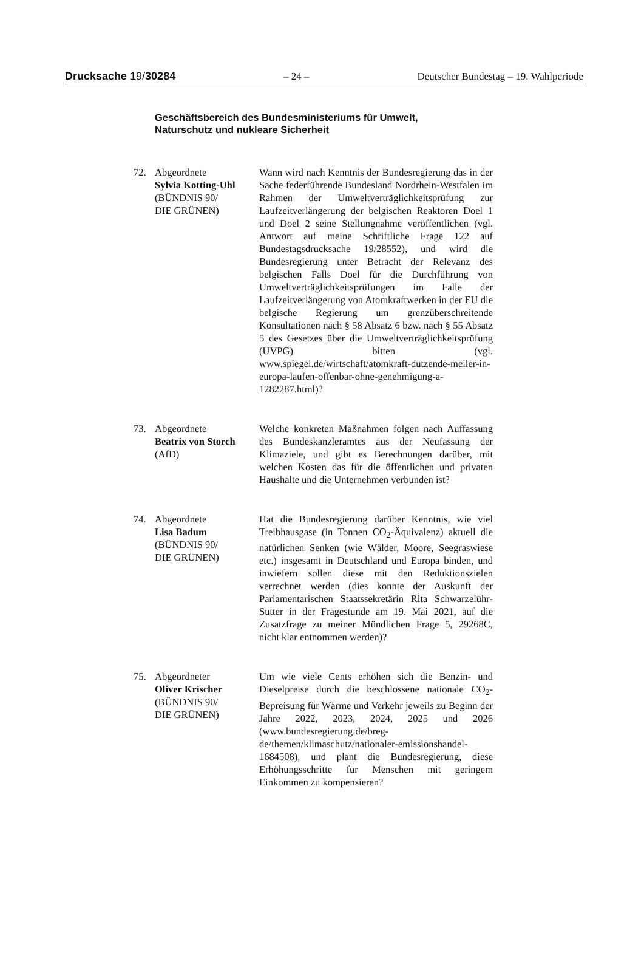Drucksache 19/30284 – 24 – Deutscher Bundestag – 19. Wahlperiode
Geschäftsbereich des Bundesministeriums für Umwelt,
Naturschutz und nukleare Sicherheit
72. Abgeordnete
Sylvia Kotting-Uhl
(BÜNDNIS 90/
DIE GRÜNEN)
Wann wird nach Kenntnis der Bundesregierung das in der Sache federführende Bundesland Nordrhein-Westfalen im Rahmen der Umweltverträglichkeitsprüfung zur Laufzeitverlängerung der belgischen Reaktoren Doel 1 und Doel 2 seine Stellungnahme veröffentlichen (vgl. Antwort auf meine Schriftliche Frage 122 auf Bundestagsdrucksache 19/28552), und wird die Bundesregierung unter Betracht der Relevanz des belgischen Falls Doel für die Durchführung von Umweltverträglichkeitsprüfungen im Falle der Laufzeitverlängerung von Atomkraftwerken in der EU die belgische Regierung um grenzüberschreitende Konsultationen nach § 58 Absatz 6 bzw. nach § 55 Absatz 5 des Gesetzes über die Umweltverträglichkeitsprüfung (UVPG) bitten (vgl. www.spiegel.de/wirtschaft/atomkraft-dutzende-meiler-in-europa-laufen-offenbar-ohne-genehmigung-a-1282287.html)?
73. Abgeordnete
Beatrix von Storch
(AfD)
Welche konkreten Maßnahmen folgen nach Auffassung des Bundeskanzleramtes aus der Neufassung der Klimaziele, und gibt es Berechnungen darüber, mit welchen Kosten das für die öffentlichen und privaten Haushalte und die Unternehmen verbunden ist?
74. Abgeordnete
Lisa Badum
(BÜNDNIS 90/
DIE GRÜNEN)
Hat die Bundesregierung darüber Kenntnis, wie viel Treibhausgase (in Tonnen CO<sub>2</sub>-Äquivalenz) aktuell die natürlichen Senken (wie Wälder, Moore, Seegraswiese etc.) insgesamt in Deutschland und Europa binden, und inwiefern sollen diese mit den Reduktionszielen verrechnet werden (dies konnte der Auskunft der Parlamentarischen Staatssekretärin Rita Schwarzelühr-Sutter in der Fragestunde am 19. Mai 2021, auf die Zusatzfrage zu meiner Mündlichen Frage 5, 29268C, nicht klar entnommen werden)?
75. Abgeordneter
Oliver Krischer
(BÜNDNIS 90/
DIE GRÜNEN)
Um wie viele Cents erhöhen sich die Benzin- und Dieselpreise durch die beschlossene nationale CO<sub>2</sub>-Bepreisung für Wärme und Verkehr jeweils zu Beginn der Jahre 2022, 2023, 2024, 2025 und 2026 (www.bundesregierung.de/breg-de/themen/klimaschutz/nationaler-emissionshandel-1684508), und plant die Bundesregierung, diese Erhöhungsschritte für Menschen mit geringem Einkommen zu kompensieren?